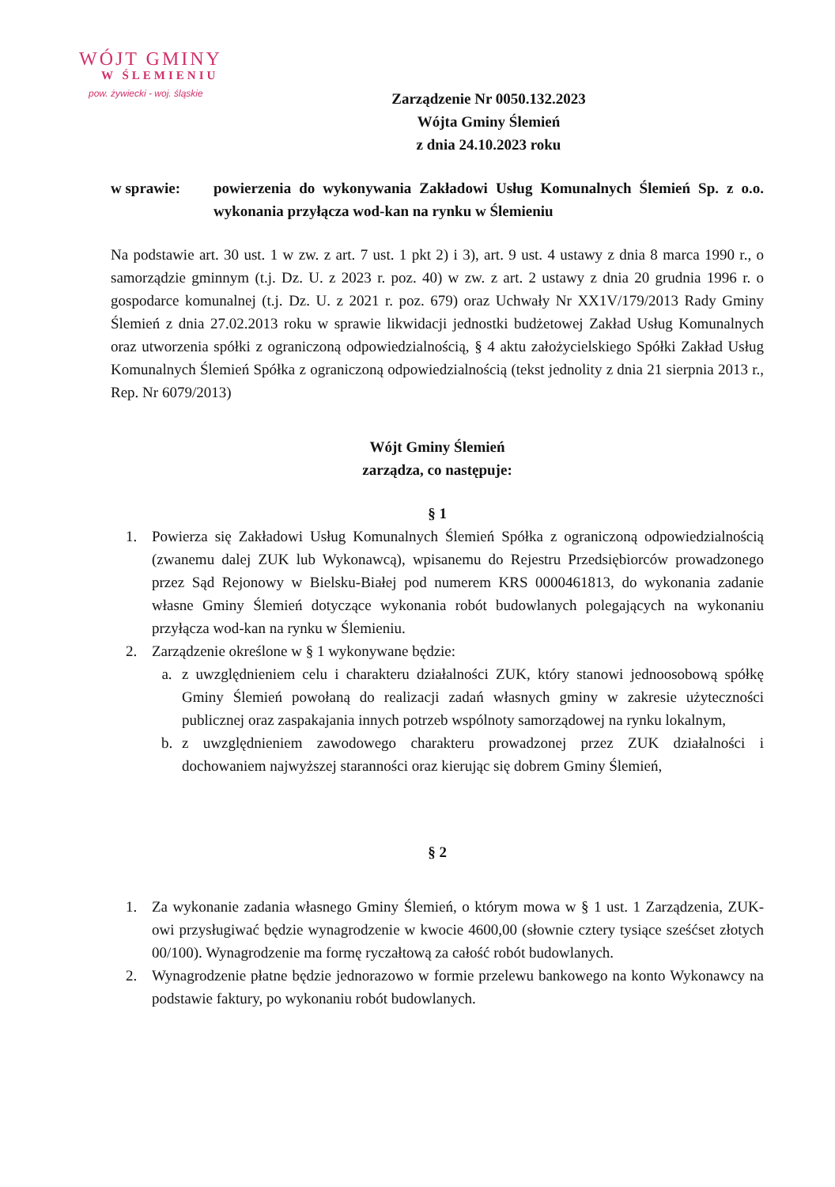WÓJT GMINY
W ŚLEMIENIU
pow. żywiecki - woj. śląskie
Zarządzenie Nr 0050.132.2023
Wójta Gminy Ślemień
z dnia 24.10.2023 roku
w sprawie: powierzenia do wykonywania Zakładowi Usług Komunalnych Ślemień Sp. z o.o. wykonania przyłącza wod-kan na rynku w Ślemieniu
Na podstawie art. 30 ust. 1 w zw. z art. 7 ust. 1 pkt 2) i 3), art. 9 ust. 4 ustawy z dnia 8 marca 1990 r., o samorządzie gminnym (t.j. Dz. U. z 2023 r. poz. 40) w zw. z art. 2 ustawy z dnia 20 grudnia 1996 r. o gospodarce komunalnej (t.j. Dz. U. z 2021 r. poz. 679) oraz Uchwały Nr XX1V/179/2013 Rady Gminy Ślemień z dnia 27.02.2013 roku w sprawie likwidacji jednostki budżetowej Zakład Usług Komunalnych oraz utworzenia spółki z ograniczoną odpowiedzialnością, § 4 aktu założycielskiego Spółki Zakład Usług Komunalnych Ślemień Spółka z ograniczoną odpowiedzialnością (tekst jednolity z dnia 21 sierpnia 2013 r., Rep. Nr 6079/2013)
Wójt Gminy Ślemień
zarządza, co następuje:
§ 1
1. Powierza się Zakładowi Usług Komunalnych Ślemień Spółka z ograniczoną odpowiedzialnością (zwanemu dalej ZUK lub Wykonawcą), wpisanemu do Rejestru Przedsiębiorców prowadzonego przez Sąd Rejonowy w Bielsku-Białej pod numerem KRS 0000461813, do wykonania zadanie własne Gminy Ślemień dotyczące wykonania robót budowlanych polegających na wykonaniu przyłącza wod-kan na rynku w Ślemieniu.
2. Zarządzenie określone w § 1 wykonywane będzie:
a. z uwzględnieniem celu i charakteru działalności ZUK, który stanowi jednoosobową spółkę Gminy Ślemień powołaną do realizacji zadań własnych gminy w zakresie użyteczności publicznej oraz zaspakajania innych potrzeb wspólnoty samorządowej na rynku lokalnym,
b. z uwzględnieniem zawodowego charakteru prowadzonej przez ZUK działalności i dochowaniem najwyższej staranności oraz kierując się dobrem Gminy Ślemień,
§ 2
1. Za wykonanie zadania własnego Gminy Ślemień, o którym mowa w § 1 ust. 1 Zarządzenia, ZUK-owi przysługiwać będzie wynagrodzenie w kwocie 4600,00 (słownie cztery tysiące sześćset złotych 00/100). Wynagrodzenie ma formę ryczałtową za całość robót budowlanych.
2. Wynagrodzenie płatne będzie jednorazowo w formie przelewu bankowego na konto Wykonawcy na podstawie faktury, po wykonaniu robót budowlanych.